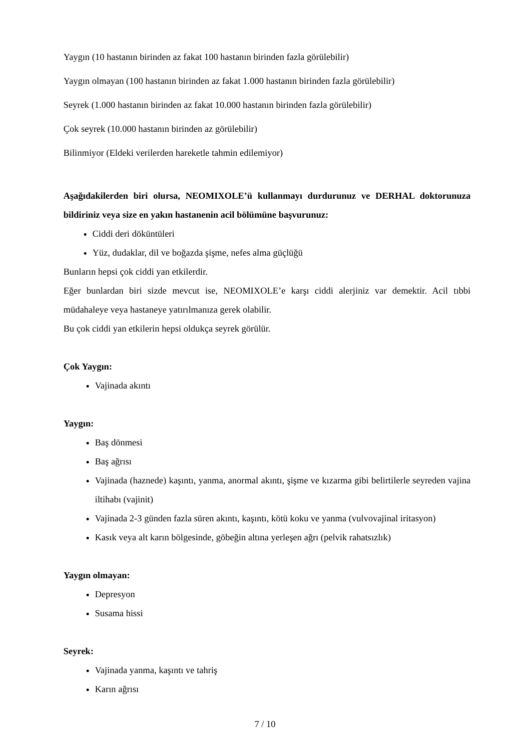Yaygın (10 hastanın birinden az fakat 100 hastanın birinden fazla görülebilir)
Yaygın olmayan (100 hastanın birinden az fakat 1.000 hastanın birinden fazla görülebilir)
Seyrek (1.000 hastanın birinden az fakat 10.000 hastanın birinden fazla görülebilir)
Çok seyrek (10.000 hastanın birinden az görülebilir)
Bilinmiyor (Eldeki verilerden hareketle tahmin edilemiyor)
Aşağıdakilerden biri olursa, NEOMIXOLE’ü kullanmayı durdurunuz ve DERHAL doktorunuza bildiriniz veya size en yakın hastanenin acil bölümüne başvurunuz:
Ciddi deri döküntüleri
Yüz, dudaklar, dil ve boğazda şişme, nefes alma güçlüğü
Bunların hepsi çok ciddi yan etkilerdir.
Eğer bunlardan biri sizde mevcut ise, NEOMIXOLE’e karşı ciddi alerjiniz var demektir. Acil tıbbi müdahaleye veya hastaneye yatırılmanıza gerek olabilir.
Bu çok ciddi yan etkilerin hepsi oldukça seyrek görülür.
Çok Yaygın:
Vajinada akıntı
Yaygın:
Baş dönmesi
Baş ağrısı
Vajinada (haznede) kaşıntı, yanma, anormal akıntı, şişme ve kızarma gibi belirtilerle seyreden vajina iltihabı (vajinit)
Vajinada 2-3 günden fazla süren akıntı, kaşıntı, kötü koku ve yanma (vulvovajinal iritasyon)
Kasık veya alt karın bölgesinde, göbeğin altına yerleşen ağrı (pelvik rahatsızlık)
Yaygın olmayan:
Depresyon
Susama hissi
Seyrek:
Vajinada yanma, kaşıntı ve tahriş
Karın ağrısı
7 / 10